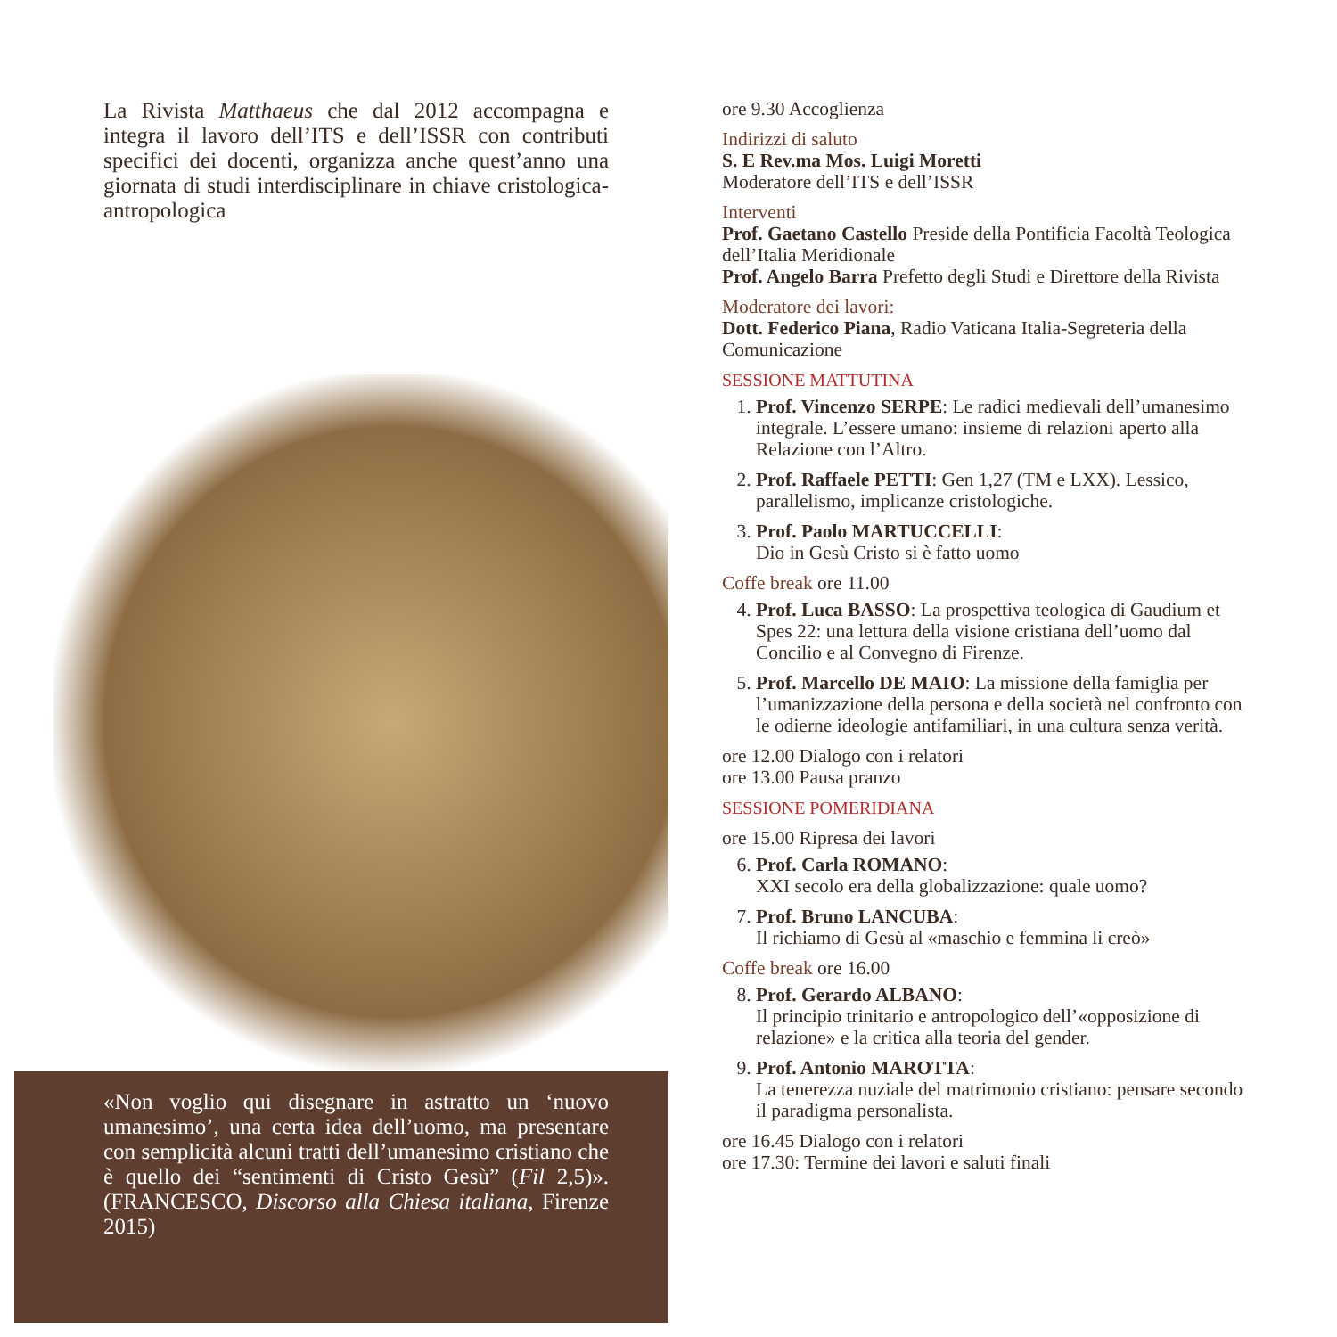La Rivista Matthaeus che dal 2012 accompagna e integra il lavoro dell’ITS e dell’ISSR con contributi specifici dei docenti, organizza anche quest’anno una giornata di studi interdisciplinare in chiave cristologica-antropologica
«Non voglio qui disegnare in astratto un ‘nuovo umanesimo’, una certa idea dell’uomo, ma presentare con semplicità alcuni tratti dell’umanesimo cristiano che è quello dei “sentimenti di Cristo Gesù” (Fil 2,5)». (FRANCESCO, Discorso alla Chiesa italiana, Firenze 2015)
ore 9.30 Accoglienza
Indirizzi di saluto
S. E Rev.ma Mos. Luigi Moretti
Moderatore dell’ITS e dell’ISSR
Interventi
Prof. Gaetano Castello Preside della Pontificia Facoltà Teologica dell’Italia Meridionale
Prof. Angelo Barra Prefetto degli Studi e Direttore della Rivista
Moderatore dei lavori:
Dott. Federico Piana, Radio Vaticana Italia-Segreteria della Comunicazione
SESSIONE MATTUTINA
1. Prof. Vincenzo SERPE: Le radici medievali dell’umanesimo integrale. L’essere umano: insieme di relazioni aperto alla Relazione con l’Altro.
2. Prof. Raffaele PETTI: Gen 1,27 (TM e LXX). Lessico, parallelismo, implicanze cristologiche.
3. Prof. Paolo MARTUCCELLI:
Dio in Gesù Cristo si è fatto uomo
Coffe break ore 11.00
4. Prof. Luca BASSO: La prospettiva teologica di Gaudium et Spes 22: una lettura della visione cristiana dell’uomo dal Concilio e al Convegno di Firenze.
5. Prof. Marcello DE MAIO: La missione della famiglia per l’umanizzazione della persona e della società nel confronto con le odierne ideologie antifamiliari, in una cultura senza verità.
ore 12.00 Dialogo con i relatori
ore 13.00 Pausa pranzo
SESSIONE POMERIDIANA
ore 15.00 Ripresa dei lavori
6. Prof. Carla ROMANO:
XXI secolo era della globalizzazione: quale uomo?
7. Prof. Bruno LANCUBA:
Il richiamo di Gesù al «maschio e femmina li creò»
Coffe break ore 16.00
8. Prof. Gerardo ALBANO:
Il principio trinitario e antropologico dell’«opposizione di relazione» e la critica alla teoria del gender.
9. Prof. Antonio MAROTTA:
La tenerezza nuziale del matrimonio cristiano: pensare secondo il paradigma personalista.
ore 16.45 Dialogo con i relatori
ore 17.30: Termine dei lavori e saluti finali